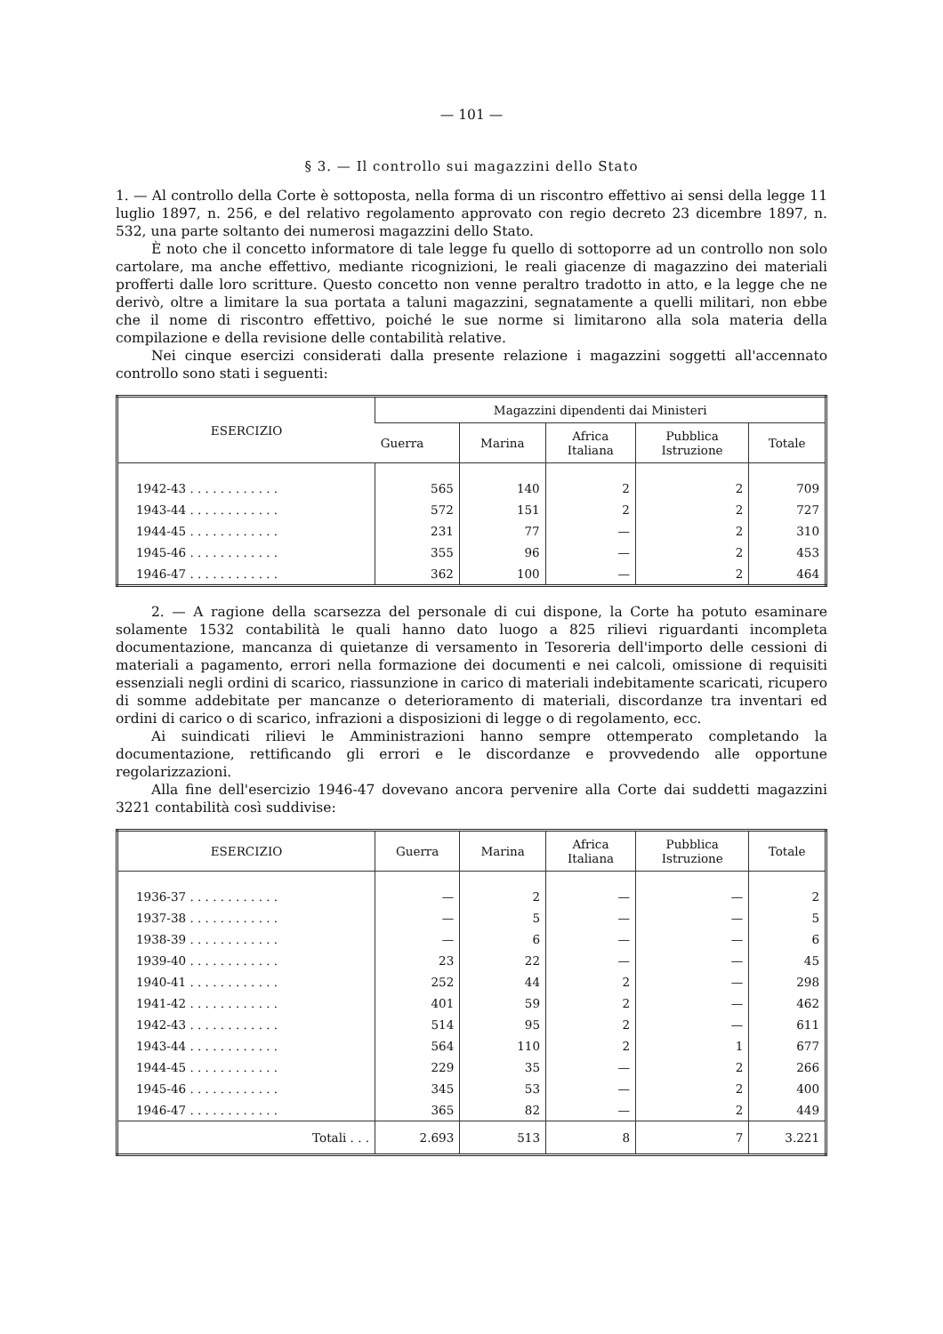— 101 —
§ 3. — Il controllo sui magazzini dello Stato
1. — Al controllo della Corte è sottoposta, nella forma di un riscontro effettivo ai sensi della legge 11 luglio 1897, n. 256, e del relativo regolamento approvato con regio decreto 23 dicembre 1897, n. 532, una parte soltanto dei numerosi magazzini dello Stato.
È noto che il concetto informatore di tale legge fu quello di sottoporre ad un controllo non solo cartolare, ma anche effettivo, mediante ricognizioni, le reali giacenze di magazzino dei materiali profferti dalle loro scritture. Questo concetto non venne peraltro tradotto in atto, e la legge che ne derivò, oltre a limitare la sua portata a taluni magazzini, segnatamente a quelli militari, non ebbe che il nome di riscontro effettivo, poiché le sue norme si limitarono alla sola materia della compilazione e della revisione delle contabilità relative.
Nei cinque esercizi considerati dalla presente relazione i magazzini soggetti all'accennato controllo sono stati i seguenti:
| ESERCIZIO | Magazzini dipendenti dai Ministeri | | | | |
| --- | --- | --- | --- | --- | --- |
| | Guerra | Marina | Africa Italiana | Pubblica Istruzione | Totale |
| 1942-43 . . . . . . . . . . . . | 565 | 140 | 2 | 2 | 709 |
| 1943-44 . . . . . . . . . . . . | 572 | 151 | 2 | 2 | 727 |
| 1944-45 . . . . . . . . . . . . | 231 | 77 | — | 2 | 310 |
| 1945-46 . . . . . . . . . . . . | 355 | 96 | — | 2 | 453 |
| 1946-47 . . . . . . . . . . . . | 362 | 100 | — | 2 | 464 |
2. — A ragione della scarsezza del personale di cui dispone, la Corte ha potuto esaminare solamente 1532 contabilità le quali hanno dato luogo a 825 rilievi riguardanti incompleta documentazione, mancanza di quietanze di versamento in Tesoreria dell'importo delle cessioni di materiali a pagamento, errori nella formazione dei documenti e nei calcoli, omissione di requisiti essenziali negli ordini di scarico, riassunzione in carico di materiali indebitamente scaricati, ricupero di somme addebitate per mancanze o deterioramento di materiali, discordanze tra inventari ed ordini di carico o di scarico, infrazioni a disposizioni di legge o di regolamento, ecc.
Ai suindicati rilievi le Amministrazioni hanno sempre ottemperato completando la documentazione, rettificando gli errori e le discordanze e provvedendo alle opportune regolarizzazioni.
Alla fine dell'esercizio 1946-47 dovevano ancora pervenire alla Corte dai suddetti magazzini 3221 contabilità così suddivise:
| ESERCIZIO | Guerra | Marina | Africa Italiana | Pubblica Istruzione | Totale |
| --- | --- | --- | --- | --- | --- |
| 1936-37 . . . . . . . . . . . . | — | 2 | — | — | 2 |
| 1937-38 . . . . . . . . . . . . | — | 5 | — | — | 5 |
| 1938-39 . . . . . . . . . . . . | — | 6 | — | — | 6 |
| 1939-40 . . . . . . . . . . . . | 23 | 22 | — | — | 45 |
| 1940-41 . . . . . . . . . . . . | 252 | 44 | 2 | — | 298 |
| 1941-42 . . . . . . . . . . . . | 401 | 59 | 2 | — | 462 |
| 1942-43 . . . . . . . . . . . . | 514 | 95 | 2 | — | 611 |
| 1943-44 . . . . . . . . . . . . | 564 | 110 | 2 | 1 | 677 |
| 1944-45 . . . . . . . . . . . . | 229 | 35 | — | 2 | 266 |
| 1945-46 . . . . . . . . . . . . | 345 | 53 | — | 2 | 400 |
| 1946-47 . . . . . . . . . . . . | 365 | 82 | — | 2 | 449 |
| Totali . . . | 2.693 | 513 | 8 | 7 | 3.221 |